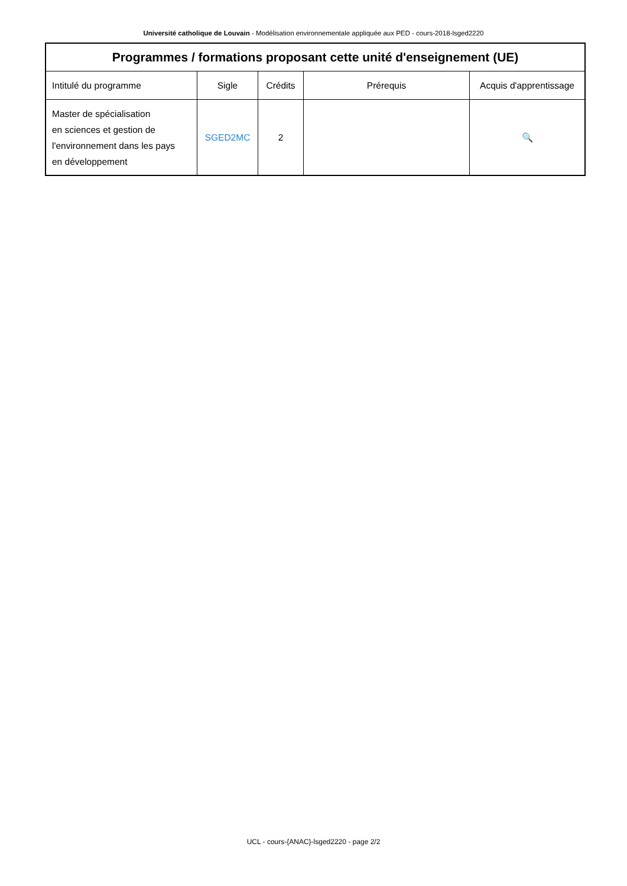Université catholique de Louvain - Modélisation environnementale appliquée aux PED - cours-2018-lsged2220
| Programmes / formations proposant cette unité d'enseignement (UE) | | | | |
| --- | --- | --- | --- | --- |
| Intitulé du programme | Sigle | Crédits | Prérequis | Acquis d'apprentissage |
| Master de spécialisation en sciences et gestion de l'environnement dans les pays en développement | SGED2MC | 2 | | 🔍 |
UCL - cours-{ANAC}-lsged2220 - page 2/2